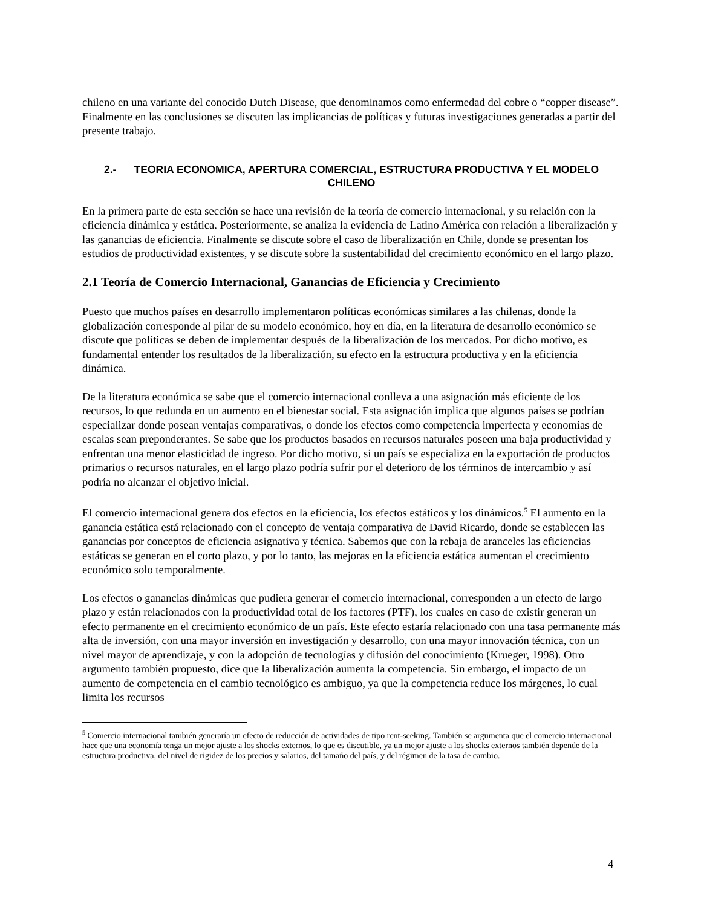chileno en una variante del conocido Dutch Disease, que denominamos como enfermedad del cobre o “copper disease”. Finalmente en las conclusiones se discuten las implicancias de políticas y futuras investigaciones generadas a partir del presente trabajo.
2.- TEORIA ECONOMICA, APERTURA COMERCIAL, ESTRUCTURA PRODUCTIVA Y EL MODELO CHILENO
En la primera parte de esta sección se hace una revisión de la teoría de comercio internacional, y su relación con la eficiencia dinámica y estática. Posteriormente, se analiza la evidencia de Latino América con relación a liberalización y las ganancias de eficiencia. Finalmente se discute sobre el caso de liberalización en Chile, donde se presentan los estudios de productividad existentes, y se discute sobre la sustentabilidad del crecimiento económico en el largo plazo.
2.1 Teoría de Comercio Internacional, Ganancias de Eficiencia y Crecimiento
Puesto que muchos países en desarrollo implementaron políticas económicas similares a las chilenas, donde la globalización corresponde al pilar de su modelo económico, hoy en día, en la literatura de desarrollo económico se discute que políticas se deben de implementar después de la liberalización de los mercados. Por dicho motivo, es fundamental entender los resultados de la liberalización, su efecto en la estructura productiva y en la eficiencia dinámica.
De la literatura económica se sabe que el comercio internacional conlleva a una asignación más eficiente de los recursos, lo que redunda en un aumento en el bienestar social. Esta asignación implica que algunos países se podrían especializar donde posean ventajas comparativas, o donde los efectos como competencia imperfecta y economías de escalas sean preponderantes. Se sabe que los productos basados en recursos naturales poseen una baja productividad y enfrentan una menor elasticidad de ingreso. Por dicho motivo, si un país se especializa en la exportación de productos primarios o recursos naturales, en el largo plazo podría sufrir por el deterioro de los términos de intercambio y así podría no alcanzar el objetivo inicial.
El comercio internacional genera dos efectos en la eficiencia, los efectos estáticos y los dinámicos.<sup>5</sup> El aumento en la ganancia estática está relacionado con el concepto de ventaja comparativa de David Ricardo, donde se establecen las ganancias por conceptos de eficiencia asignativa y técnica. Sabemos que con la rebaja de aranceles las eficiencias estáticas se generan en el corto plazo, y por lo tanto, las mejoras en la eficiencia estática aumentan el crecimiento económico solo temporalmente.
Los efectos o ganancias dinámicas que pudiera generar el comercio internacional, corresponden a un efecto de largo plazo y están relacionados con la productividad total de los factores (PTF), los cuales en caso de existir generan un efecto permanente en el crecimiento económico de un país. Este efecto estaría relacionado con una tasa permanente más alta de inversión, con una mayor inversión en investigación y desarrollo, con una mayor innovación técnica, con un nivel mayor de aprendizaje, y con la adopción de tecnologías y difusión del conocimiento (Krueger, 1998). Otro argumento también propuesto, dice que la liberalización aumenta la competencia. Sin embargo, el impacto de un aumento de competencia en el cambio tecnológico es ambiguo, ya que la competencia reduce los márgenes, lo cual limita los recursos
<sup>5</sup> Comercio internacional también generaría un efecto de reducción de actividades de tipo rent-seeking. También se argumenta que el comercio internacional hace que una economía tenga un mejor ajuste a los shocks externos, lo que es discutible, ya un mejor ajuste a los shocks externos también depende de la estructura productiva, del nivel de rigidez de los precios y salarios, del tamaño del país, y del régimen de la tasa de cambio.
4